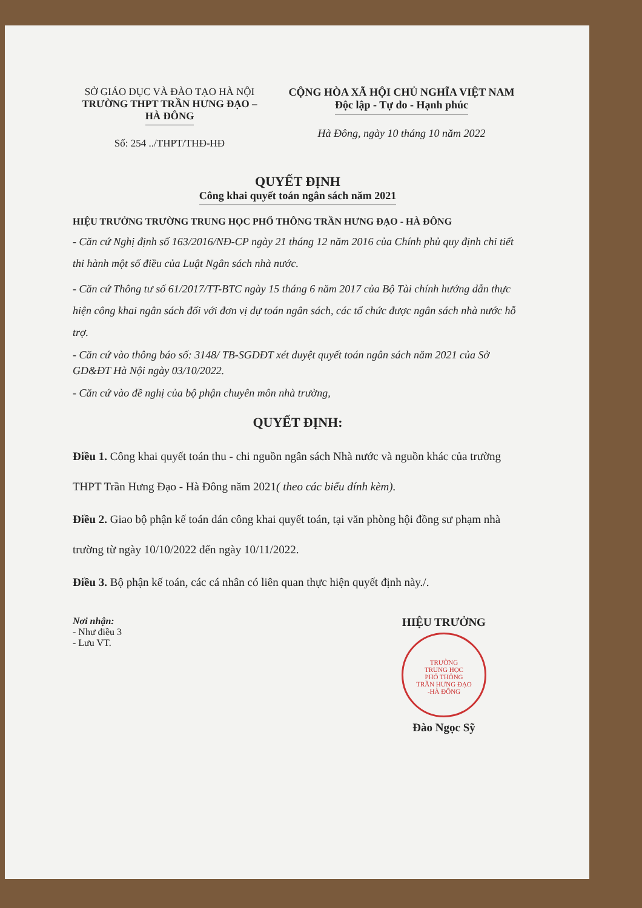SỞ GIÁO DỤC VÀ ĐÀO TẠO HÀ NỘI
TRƯỜNG THPT TRẦN HƯNG ĐẠO –
HÀ ĐÔNG
Số: 254 ../THPT/THĐ-HĐ
CỘNG HÒA XÃ HỘI CHỦ NGHĨA VIỆT NAM
Độc lập - Tự do - Hạnh phúc
Hà Đông, ngày 10 tháng 10 năm 2022
QUYẾT ĐỊNH
Công khai quyết toán ngân sách năm 2021
HIỆU TRƯỞNG TRƯỜNG TRUNG HỌC PHỔ THÔNG TRẦN HƯNG ĐẠO - HÀ ĐÔNG
- Căn cứ Nghị định số 163/2016/NĐ-CP ngày 21 tháng 12 năm 2016 của Chính phủ quy định chi tiết thi hành một số điều của Luật Ngân sách nhà nước.
- Căn cứ Thông tư số 61/2017/TT-BTC ngày 15 tháng 6 năm 2017 của Bộ Tài chính hướng dẫn thực hiện công khai ngân sách đối với đơn vị dự toán ngân sách, các tổ chức được ngân sách nhà nước hỗ trợ.
- Căn cứ vào thông báo số: 3148/ TB-SGDĐT xét duyệt quyết toán ngân sách năm 2021 của Sở GD&ĐT Hà Nội ngày 03/10/2022.
- Căn cứ vào đề nghị của bộ phận chuyên môn nhà trường,
QUYẾT ĐỊNH:
Điều 1. Công khai quyết toán thu - chi nguồn ngân sách Nhà nước và nguồn khác của trường THPT Trần Hưng Đạo - Hà Đông năm 2021( theo các biểu đính kèm).
Điều 2. Giao bộ phận kế toán dán công khai quyết toán, tại văn phòng hội đồng sư phạm nhà trường từ ngày 10/10/2022 đến ngày 10/11/2022.
Điều 3. Bộ phận kế toán, các cá nhân có liên quan thực hiện quyết định này./.
Nơi nhận:
- Như điều 3
- Lưu VT.
HIỆU TRƯỞNG
TRƯỜNG
TRUNG HỌC
PHỔ THÔNG
TRẦN HƯNG ĐẠO
-HÀ ĐÔNG
Đào Ngọc Sỹ